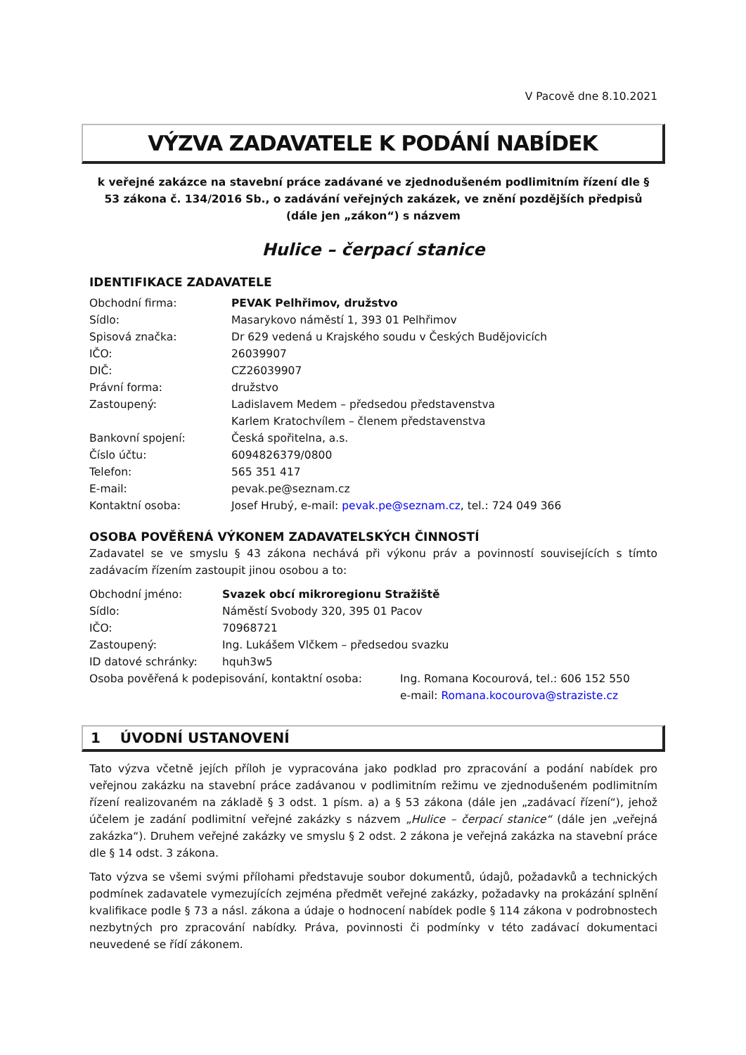V Pacově dne 8.10.2021
VÝZVA ZADAVATELE K PODÁNÍ NABÍDEK
k veřejné zakázce na stavební práce zadávané ve zjednodušeném podlimitním řízení dle § 53 zákona č. 134/2016 Sb., o zadávání veřejných zakázek, ve znění pozdějších předpisů (dále jen „zákon“) s názvem
Hulice – čerpací stanice
IDENTIFIKACE ZADAVATELE
Obchodní firma: PEVAK Pelhřimov, družstvo
Sídlo: Masarykovo náměstí 1, 393 01 Pelhřimov
Spisová značka: Dr 629 vedená u Krajského soudu v Českých Budějovicích
IČO: 26039907
DIČ: CZ26039907
Právní forma: družstvo
Zastoupený: Ladislavem Medem – předsedou představenstva
Karlem Kratochvílem – členem představenstva
Bankovní spojení: Česká spořitelna, a.s.
Číslo účtu: 6094826379/0800
Telefon: 565 351 417
E-mail: pevak.pe@seznam.cz
Kontaktní osoba: Josef Hrubý, e-mail: pevak.pe@seznam.cz, tel.: 724 049 366
OSOBA POVĚŘENÁ VÝKONEM ZADAVATELSKÝCH ČINNOSTÍ
Zadavatel se ve smyslu § 43 zákona nechává při výkonu práv a povinností souvisejících s tímto zadávacím řízením zastoupit jinou osobou a to:
Obchodní jméno: Svazek obcí mikroregionu Stražiště
Sídlo: Náměstí Svobody 320, 395 01 Pacov
IČO: 70968721
Zastoupený: Ing. Lukášem Vlčkem – předsedou svazku
ID datové schránky: hquh3w5
Osoba pověřená k podepisování, kontaktní osoba: Ing. Romana Kocourová, tel.: 606 152 550
e-mail: Romana.kocourova@straziste.cz
1 ÚVODNÍ USTANOVENÍ
Tato výzva včetně jejích příloh je vypracována jako podklad pro zpracování a podání nabídek pro veřejnou zakázku na stavební práce zadávanou v podlimitním režimu ve zjednodušeném podlimitním řízení realizovaném na základě § 3 odst. 1 písm. a) a § 53 zákona (dále jen „zadávací řízení“), jehož účelem je zadání podlimitní veřejné zakázky s názvem „Hulice – čerpací stanice“ (dále jen „veřejná zakázka“). Druhem veřejné zakázky ve smyslu § 2 odst. 2 zákona je veřejná zakázka na stavební práce dle § 14 odst. 3 zákona.
Tato výzva se všemi svými přílohami představuje soubor dokumentů, údajů, požadavků a technických podmínek zadavatele vymezujících zejména předmět veřejné zakázky, požadavky na prokázání splnění kvalifikace podle § 73 a násl. zákona a údaje o hodnocení nabídek podle § 114 zákona v podrobnostech nezbytných pro zpracování nabídky. Práva, povinnosti či podmínky v této zadávací dokumentaci neuvedené se řídí zákonem.